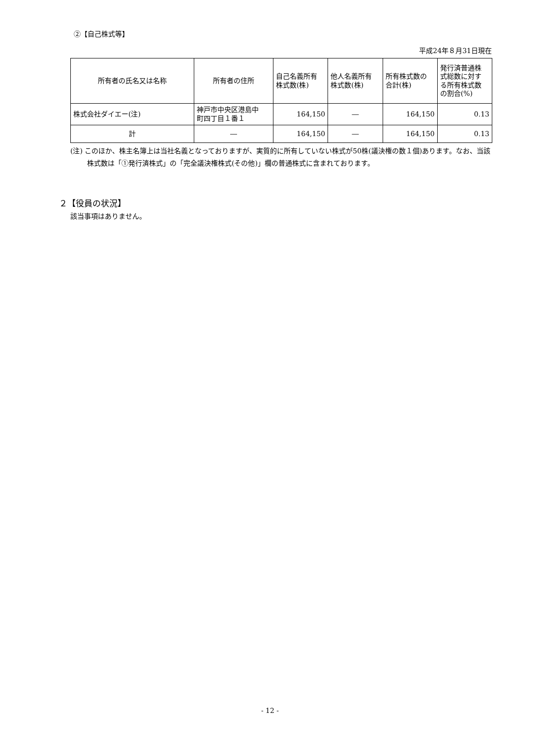②【自己株式等】
平成24年８月31日現在
| 所有者の氏名又は名称 | 所有者の住所 | 自己名義所有 株式数(株) | 他人名義所有 株式数(株) | 所有株式数の 合計(株) | 発行済普通株 式総数に対す る所有株式数 の割合(%) |
| --- | --- | --- | --- | --- | --- |
| 株式会社ダイエー(注) | 神戸市中央区港島中 町四丁目１番１ | 164,150 | ― | 164,150 | 0.13 |
| 計 | ― | 164,150 | ― | 164,150 | 0.13 |
(注) このほか、株主名簿上は当社名義となっておりますが、実質的に所有していない株式が50株(議決権の数１個)あります。なお、当該株式数は「①発行済株式」の「完全議決権株式(その他)」欄の普通株式に含まれております。
２【役員の状況】
該当事項はありません。
- 12 -